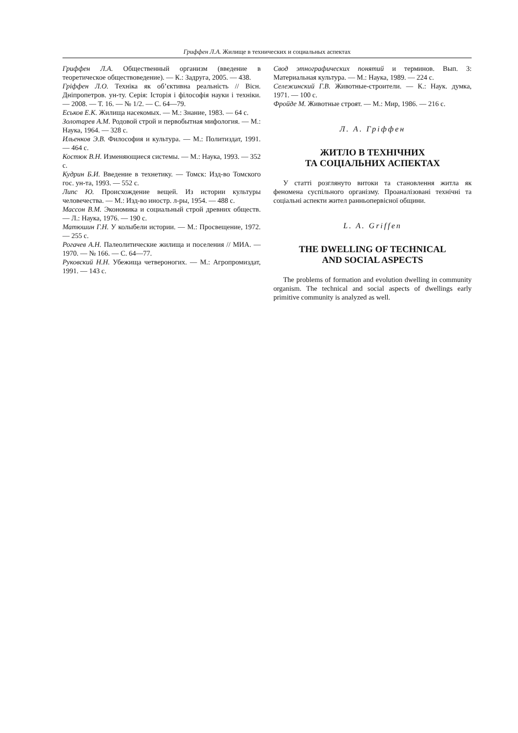Гриффен Л.А. Жилище в технических и социальных аспектах
Гриффен Л.А. Общественный организм (введение в теоретическое обществоведение). — К.: Задруга, 2005. — 438.
Гріффен Л.О. Техніка як об’єктивна реальність // Вісн. Дніпропетров. ун-ту. Серія: Історія і філософія науки і техніки. — 2008. — Т. 16. — № 1/2. — С. 64—79.
Еськов Е.К. Жилища насекомых. — М.: Знание, 1983. — 64 с.
Золотарев А.М. Родовой строй и первобытная мифология. — М.: Наука, 1964. — 328 с.
Ильенков Э.В. Философия и культура. — М.: Политиздат, 1991. — 464 с.
Костюк В.Н. Изменяющиеся системы. — М.: Наука, 1993. — 352 с.
Кудрин Б.И. Введение в технетику. — Томск: Изд-во Томского гос. ун-та, 1993. — 552 с.
Липс Ю. Происхождение вещей. Из истории культуры человечества. — М.: Изд-во иностр. л-ры, 1954. — 488 с.
Массон В.М. Экономика и социальный строй древних обществ. — Л.: Наука, 1976. — 190 с.
Матюшин Г.Н. У колыбели истории. — М.: Просвещение, 1972. — 255 с.
Рогачев А.Н. Палеолитические жилища и поселения // МИА. — 1970. — № 166. — С. 64—77.
Руковский Н.Н. Убежища четвероногих. — М.: Агропромиздат, 1991. — 143 с.
Свод этнографических понятий и терминов. Вып. 3: Материальная культура. — М.: Наука, 1989. — 224 с.
Сележинский Г.В. Животные-строители. — К.: Наук. думка, 1971. — 100 с.
Фройде М. Животные строят. — М.: Мир, 1986. — 216 с.
Л. А. Гріффен
ЖИТЛО В ТЕХНІЧНИХ
ТА СОЦІАЛЬНИХ АСПЕКТАХ
У статті розглянуто витоки та становлення житла як феномена суспільного організму. Проаналізовані технічні та соціальні аспекти жител ранньопервісної общини.
L. A. Griffen
THE DWELLING OF TECHNICAL
AND SOCIAL ASPECTS
The problems of formation and evolution dwelling in community organism. The technical and social aspects of dwellings early primitive community is analyzed as well.